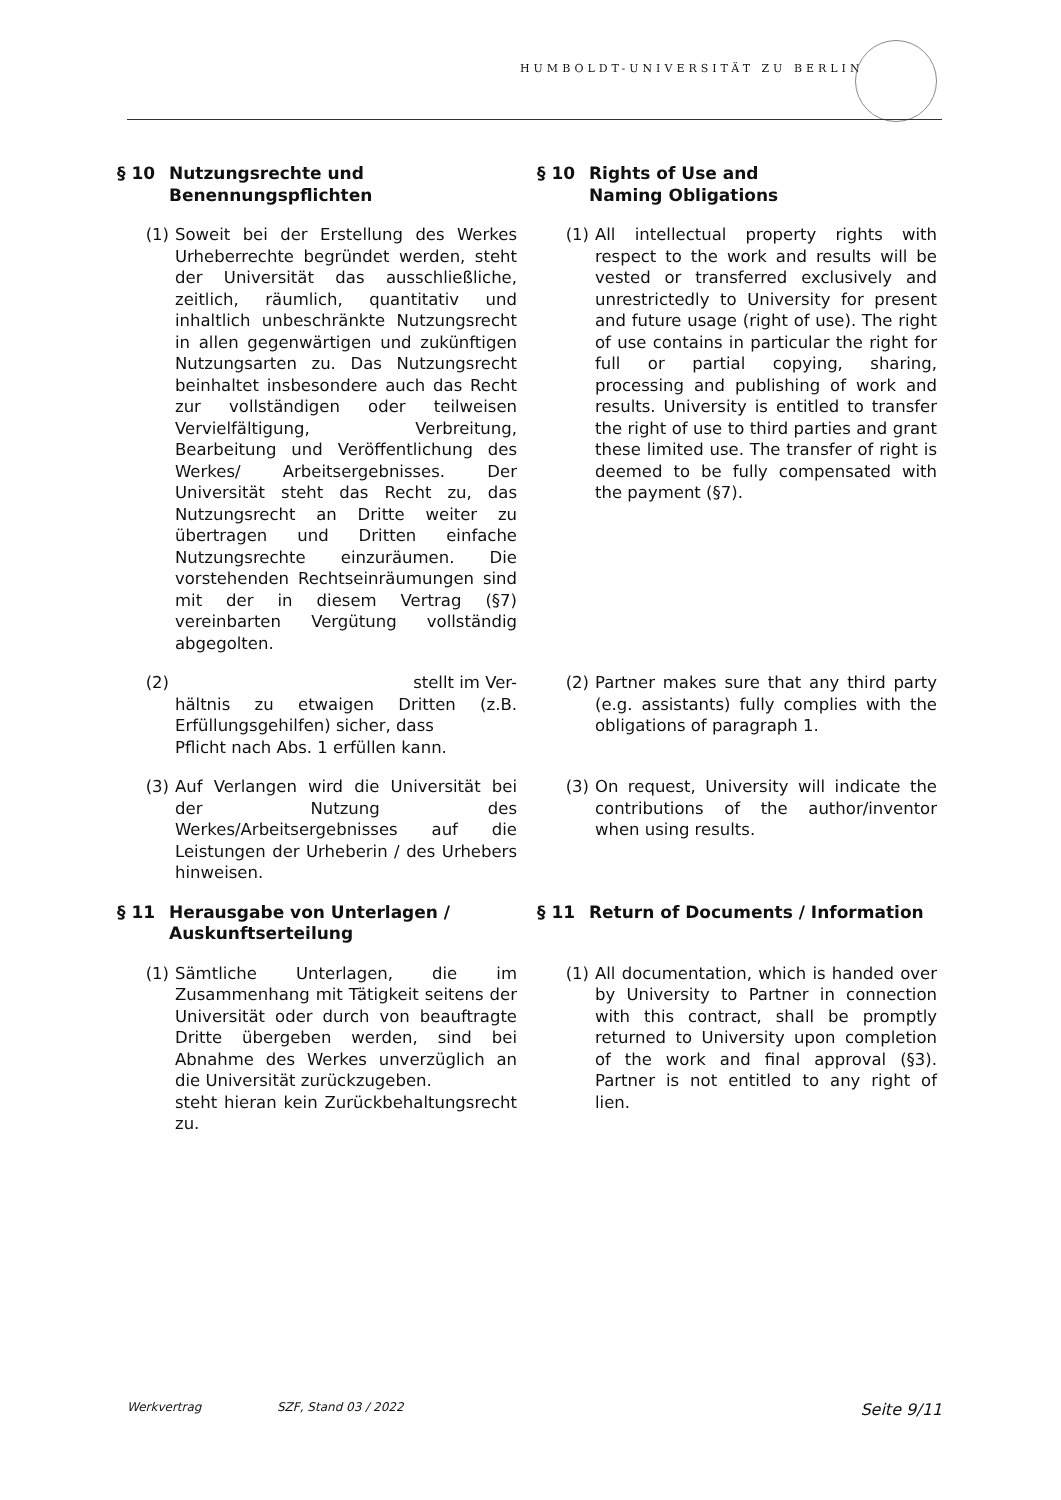HUMBOLDT-UNIVERSITÄT ZU BERLIN
§ 10 Nutzungsrechte und Benennungspflichten
§ 10 Rights of Use and
Naming Obligations
(1) Soweit bei der Erstellung des Werkes Urheberrechte begründet werden, steht der Universität das ausschließliche, zeitlich, räumlich, quantitativ und inhaltlich unbeschränkte Nutzungsrecht in allen gegenwärtigen und zukünftigen Nutzungsarten zu. Das Nutzungsrecht beinhaltet insbesondere auch das Recht zur vollständigen oder teilweisen Vervielfältigung, Verbreitung, Bearbeitung und Veröffentlichung des Werkes/ Arbeitsergebnisses. Der Universität steht das Recht zu, das Nutzungsrecht an Dritte weiter zu übertragen und Dritten einfache Nutzungsrechte einzuräumen. Die vorstehenden Rechtseinräumungen sind mit der in diesem Vertrag (§7) vereinbarten Vergütung vollständig abgegolten.
(1) All intellectual property rights with respect to the work and results will be vested or transferred exclusively and unrestrictedly to University for present and future usage (right of use). The right of use contains in particular the right for full or partial copying, sharing, processing and publishing of work and results. University is entitled to transfer the right of use to third parties and grant these limited use. The transfer of right is deemed to be fully compensated with the payment (§7).
(2) stellt im Ver-
hältnis zu etwaigen Dritten (z.B. Erfüllungsgehilfen) sicher, dass
Pflicht nach Abs. 1 erfüllen kann.
(2) Partner makes sure that any third party (e.g. assistants) fully complies with the obligations of paragraph 1.
(3) Auf Verlangen wird die Universität bei der Nutzung des Werkes/Arbeitsergebnisses auf die Leistungen der Urheberin / des Urhebers hinweisen.
(3) On request, University will indicate the contributions of the author/inventor when using results.
§ 11 Herausgabe von Unterlagen / Auskunftserteilung
§ 11 Return of Documents / Information
(1) Sämtliche Unterlagen, die im Zusammenhang mit Tätigkeit seitens der Universität oder durch von beauftragte Dritte übergeben werden, sind bei Abnahme des Werkes unverzüglich an die Universität zurückzugeben.
steht hieran kein Zurückbehaltungsrecht zu.
(1) All documentation, which is handed over by University to Partner in connection with this contract, shall be promptly returned to University upon completion of the work and final approval (§3). Partner is not entitled to any right of lien.
Werkvertrag SZF, Stand 03 / 2022 Seite 9/11